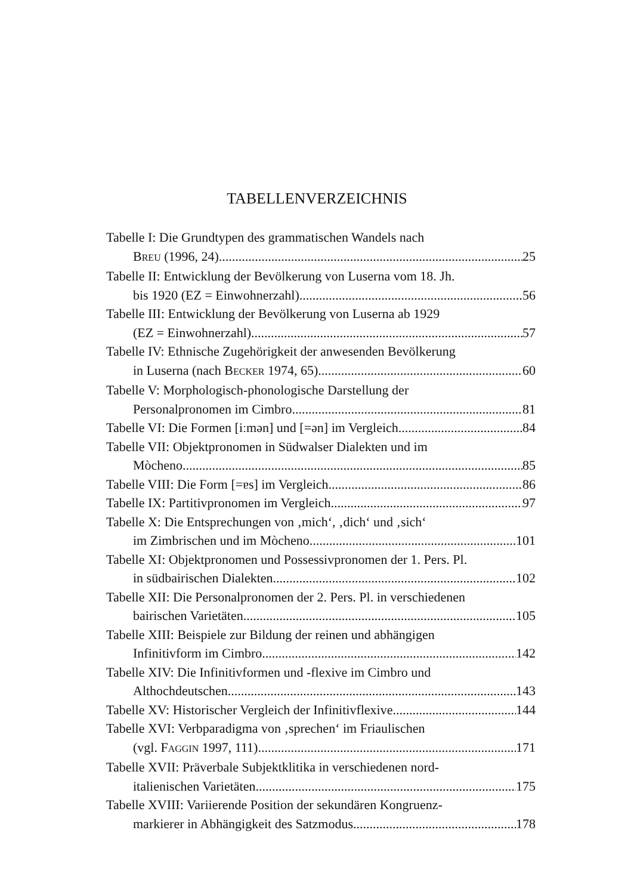TABELLENVERZEICHNIS
Tabelle I: Die Grundtypen des grammatischen Wandels nach
BREU (1996, 24) 25
Tabelle II: Entwicklung der Bevölkerung von Luserna vom 18. Jh.
bis 1920 (EZ = Einwohnerzahl) 56
Tabelle III: Entwicklung der Bevölkerung von Luserna ab 1929
(EZ = Einwohnerzahl) 57
Tabelle IV: Ethnische Zugehörigkeit der anwesenden Bevölkerung
in Luserna (nach BECKER 1974, 65) 60
Tabelle V: Morphologisch-phonologische Darstellung der
Personalpronomen im Cimbro 81
Tabelle VI: Die Formen [iːmən] und [=ən] im Vergleich 84
Tabelle VII: Objektpronomen in Südwalser Dialekten und im
Mòcheno 85
Tabelle VIII: Die Form [=ɐs] im Vergleich 86
Tabelle IX: Partitivpronomen im Vergleich 97
Tabelle X: Die Entsprechungen von ‚mich‘, ‚dich‘ und ‚sich‘
im Zimbrischen und im Mòcheno 101
Tabelle XI: Objektpronomen und Possessivpronomen der 1. Pers. Pl.
in südbairischen Dialekten 102
Tabelle XII: Die Personalpronomen der 2. Pers. Pl. in verschiedenen
bairischen Varietäten 105
Tabelle XIII: Beispiele zur Bildung der reinen und abhängigen
Infinitivform im Cimbro 142
Tabelle XIV: Die Infinitivformen und -flexive im Cimbro und
Althochdeutschen 143
Tabelle XV: Historischer Vergleich der Infinitivflexive 144
Tabelle XVI: Verbparadigma von ‚sprechen‘ im Friaulischen
(vgl. FAGGIN 1997, 111) 171
Tabelle XVII: Präverbale Subjektklitika in verschiedenen nord-
italienischen Varietäten 175
Tabelle XVIII: Variierende Position der sekundären Kongruenz-
markierer in Abhängigkeit des Satzmodus 178